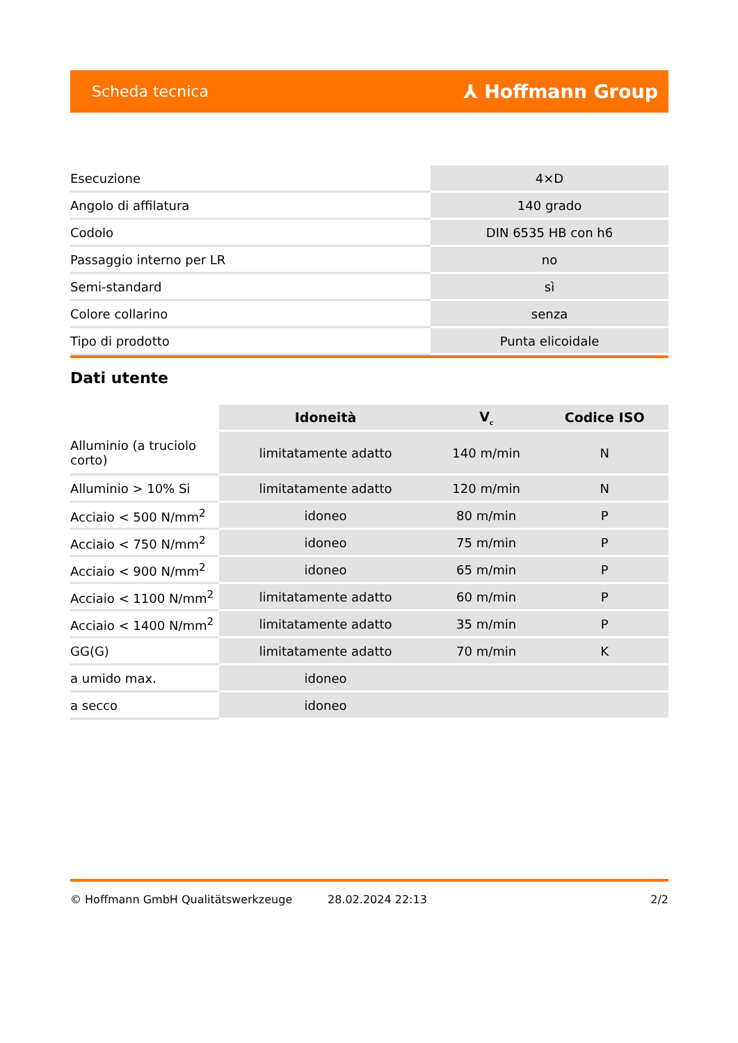Scheda tecnica ⅄ Hoffmann Group
| Esecuzione | 4×D |
| Angolo di affilatura | 140 grado |
| Codolo | DIN 6535 HB con h6 |
| Passaggio interno per LR | no |
| Semi-standard | sì |
| Colore collarino | senza |
| Tipo di prodotto | Punta elicoidale |
Dati utente
| | Idoneità | V<sub>c</sub> | Codice ISO |
| --- | --- | --- | --- |
| Alluminio (a truciolo corto) | limitatamente adatto | 140 m/min | N |
| Alluminio > 10% Si | limitatamente adatto | 120 m/min | N |
| Acciaio < 500 N/mm<sup>2</sup> | idoneo | 80 m/min | P |
| Acciaio < 750 N/mm<sup>2</sup> | idoneo | 75 m/min | P |
| Acciaio < 900 N/mm<sup>2</sup> | idoneo | 65 m/min | P |
| Acciaio < 1100 N/mm<sup>2</sup> | limitatamente adatto | 60 m/min | P |
| Acciaio < 1400 N/mm<sup>2</sup> | limitatamente adatto | 35 m/min | P |
| GG(G) | limitatamente adatto | 70 m/min | K |
| a umido max. | idoneo | | |
| a secco | idoneo | | |
© Hoffmann GmbH Qualitätswerkzeuge 28.02.2024 22:13 2/2